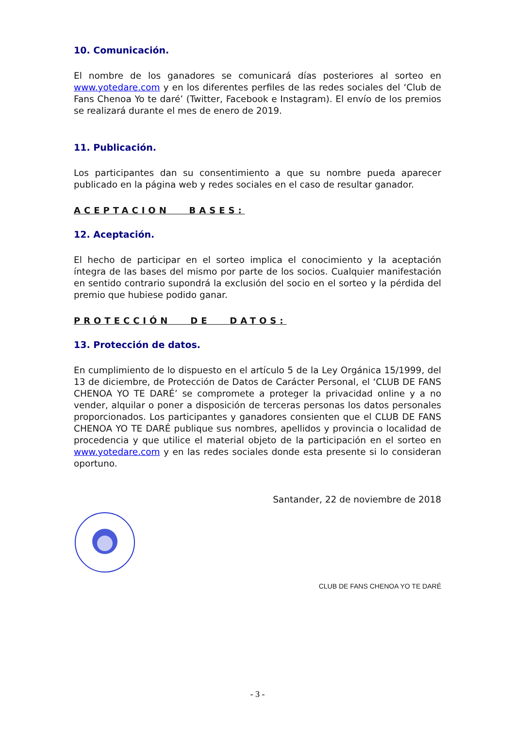10. Comunicación.
El nombre de los ganadores se comunicará días posteriores al sorteo en www.yotedare.com y en los diferentes perfiles de las redes sociales del ‘Club de Fans Chenoa Yo te daré’ (Twitter, Facebook e Instagram). El envío de los premios se realizará durante el mes de enero de 2019.
11. Publicación.
Los participantes dan su consentimiento a que su nombre pueda aparecer publicado en la página web y redes sociales en el caso de resultar ganador.
ACEPTACION BASES:
12. Aceptación.
El hecho de participar en el sorteo implica el conocimiento y la aceptación íntegra de las bases del mismo por parte de los socios. Cualquier manifestación en sentido contrario supondrá la exclusión del socio en el sorteo y la pérdida del premio que hubiese podido ganar.
PROTECCIÓN DE DATOS:
13. Protección de datos.
En cumplimiento de lo dispuesto en el artículo 5 de la Ley Orgánica 15/1999, del 13 de diciembre, de Protección de Datos de Carácter Personal, el ‘CLUB DE FANS CHENOA YO TE DARÉ’ se compromete a proteger la privacidad online y a no vender, alquilar o poner a disposición de terceras personas los datos personales proporcionados. Los participantes y ganadores consienten que el CLUB DE FANS CHENOA YO TE DARÉ publique sus nombres, apellidos y provincia o localidad de procedencia y que utilice el material objeto de la participación en el sorteo en www.yotedare.com y en las redes sociales donde esta presente si lo consideran oportuno.
Santander, 22 de noviembre de 2018
CLUB DE FANS CHENOA YO TE DARÉ
- 3 -